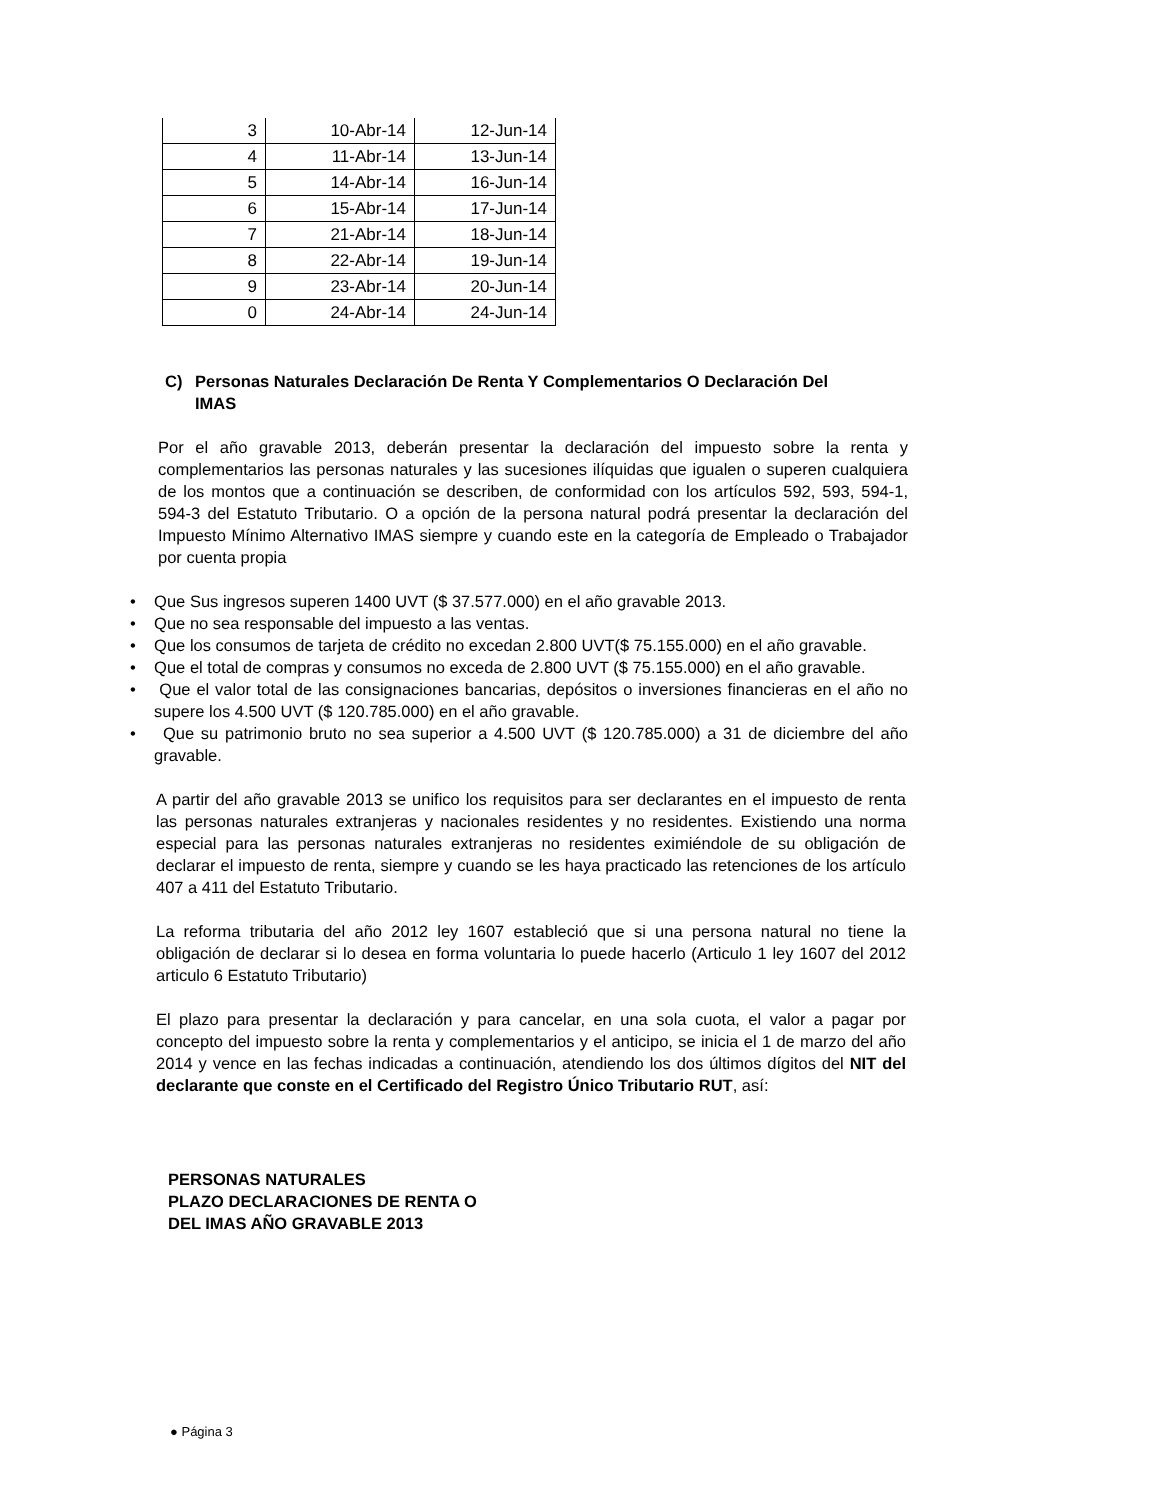| 3 | 10-Abr-14 | 12-Jun-14 |
| 4 | 11-Abr-14 | 13-Jun-14 |
| 5 | 14-Abr-14 | 16-Jun-14 |
| 6 | 15-Abr-14 | 17-Jun-14 |
| 7 | 21-Abr-14 | 18-Jun-14 |
| 8 | 22-Abr-14 | 19-Jun-14 |
| 9 | 23-Abr-14 | 20-Jun-14 |
| 0 | 24-Abr-14 | 24-Jun-14 |
C) Personas Naturales Declaración De Renta Y Complementarios O Declaración Del
IMAS
Por el año gravable 2013, deberán presentar la declaración del impuesto sobre la renta y complementarios las personas naturales y las sucesiones ilíquidas que igualen o superen cualquiera de los montos que a continuación se describen, de conformidad con los artículos 592, 593, 594-1, 594-3 del Estatuto Tributario. O a opción de la persona natural podrá presentar la declaración del Impuesto Mínimo Alternativo IMAS siempre y cuando este en la categoría de Empleado o Trabajador por cuenta propia
• Que Sus ingresos superen 1400 UVT ($ 37.577.000) en el año gravable 2013.
• Que no sea responsable del impuesto a las ventas.
• Que los consumos de tarjeta de crédito no excedan 2.800 UVT($ 75.155.000) en el año gravable.
• Que el total de compras y consumos no exceda de 2.800 UVT ($ 75.155.000) en el año gravable.
• Que el valor total de las consignaciones bancarias, depósitos o inversiones financieras en el año no supere los 4.500 UVT ($ 120.785.000) en el año gravable.
• Que su patrimonio bruto no sea superior a 4.500 UVT ($ 120.785.000) a 31 de diciembre del año gravable.
A partir del año gravable 2013 se unifico los requisitos para ser declarantes en el impuesto de renta las personas naturales extranjeras y nacionales residentes y no residentes. Existiendo una norma especial para las personas naturales extranjeras no residentes eximiéndole de su obligación de declarar el impuesto de renta, siempre y cuando se les haya practicado las retenciones de los artículo 407 a 411 del Estatuto Tributario.
La reforma tributaria del año 2012 ley 1607 estableció que si una persona natural no tiene la obligación de declarar si lo desea en forma voluntaria lo puede hacerlo (Articulo 1 ley 1607 del 2012 articulo 6 Estatuto Tributario)
El plazo para presentar la declaración y para cancelar, en una sola cuota, el valor a pagar por concepto del impuesto sobre la renta y complementarios y el anticipo, se inicia el 1 de marzo del año 2014 y vence en las fechas indicadas a continuación, atendiendo los dos últimos dígitos del NIT del declarante que conste en el Certificado del Registro Único Tributario RUT, así:
PERSONAS NATURALES
PLAZO DECLARACIONES DE RENTA O
DEL IMAS AÑO GRAVABLE 2013
● Página 3